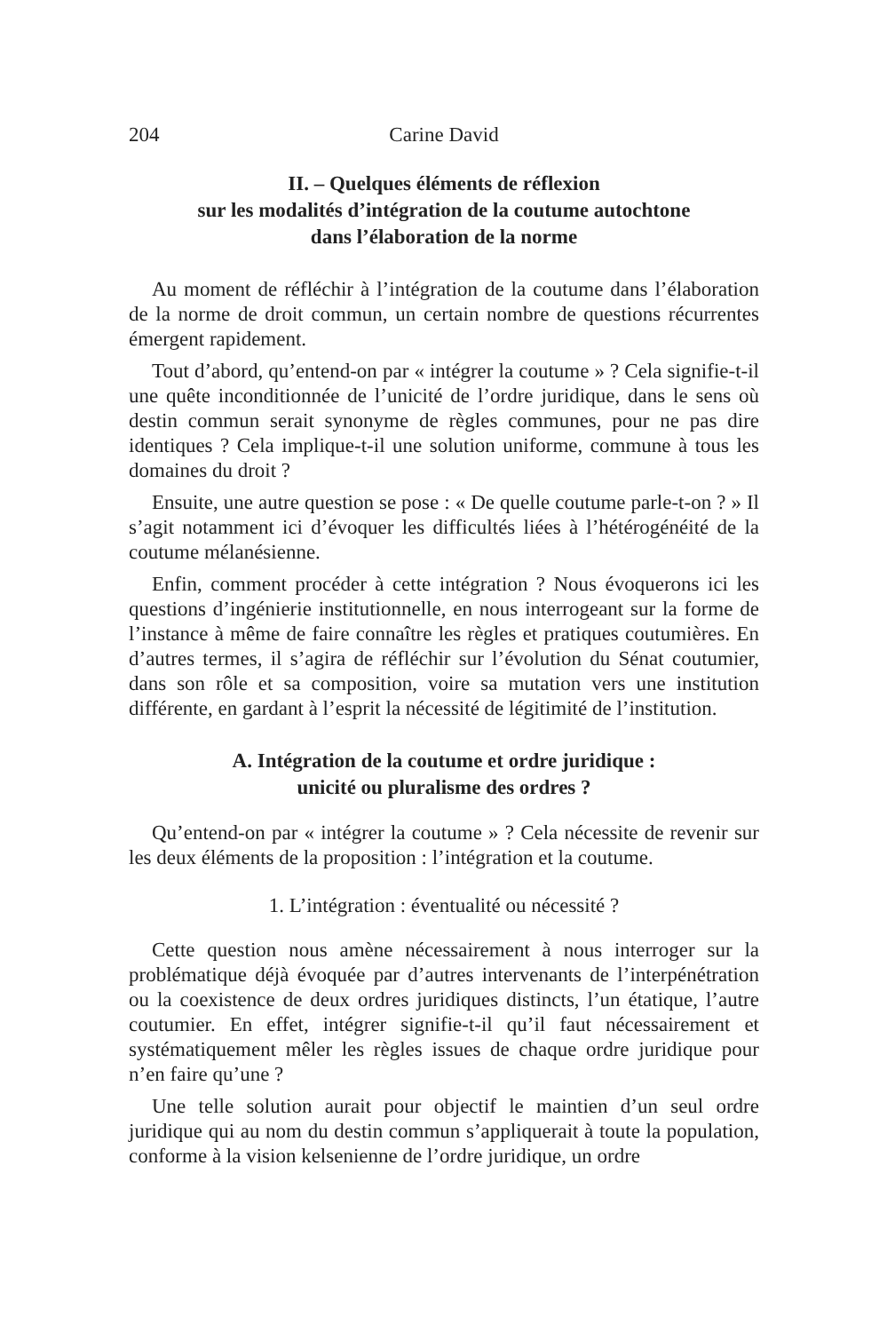204 Carine David
II. – Quelques éléments de réflexion
sur les modalités d’intégration de la coutume autochtone
dans l’élaboration de la norme
Au moment de réfléchir à l’intégration de la coutume dans l’élaboration de la norme de droit commun, un certain nombre de questions récurrentes émergent rapidement.
Tout d’abord, qu’entend-on par « intégrer la coutume » ? Cela signifie-t-il une quête inconditionnée de l’unicité de l’ordre juridique, dans le sens où destin commun serait synonyme de règles communes, pour ne pas dire identiques ? Cela implique-t-il une solution uniforme, commune à tous les domaines du droit ?
Ensuite, une autre question se pose : « De quelle coutume parle-t-on ? » Il s’agit notamment ici d’évoquer les difficultés liées à l’hétérogénéité de la coutume mélanésienne.
Enfin, comment procéder à cette intégration ? Nous évoquerons ici les questions d’ingénierie institutionnelle, en nous interrogeant sur la forme de l’instance à même de faire connaître les règles et pratiques coutumières. En d’autres termes, il s’agira de réfléchir sur l’évolution du Sénat coutumier, dans son rôle et sa composition, voire sa mutation vers une institution différente, en gardant à l’esprit la nécessité de légitimité de l’institution.
A. Intégration de la coutume et ordre juridique :
unicité ou pluralisme des ordres ?
Qu’entend-on par « intégrer la coutume » ? Cela nécessite de revenir sur les deux éléments de la proposition : l’intégration et la coutume.
1. L’intégration : éventualité ou nécessité ?
Cette question nous amène nécessairement à nous interroger sur la problématique déjà évoquée par d’autres intervenants de l’interpénétration ou la coexistence de deux ordres juridiques distincts, l’un étatique, l’autre coutumier. En effet, intégrer signifie-t-il qu’il faut nécessairement et systématiquement mêler les règles issues de chaque ordre juridique pour n’en faire qu’une ?
Une telle solution aurait pour objectif le maintien d’un seul ordre juridique qui au nom du destin commun s’appliquerait à toute la population, conforme à la vision kelsenienne de l’ordre juridique, un ordre